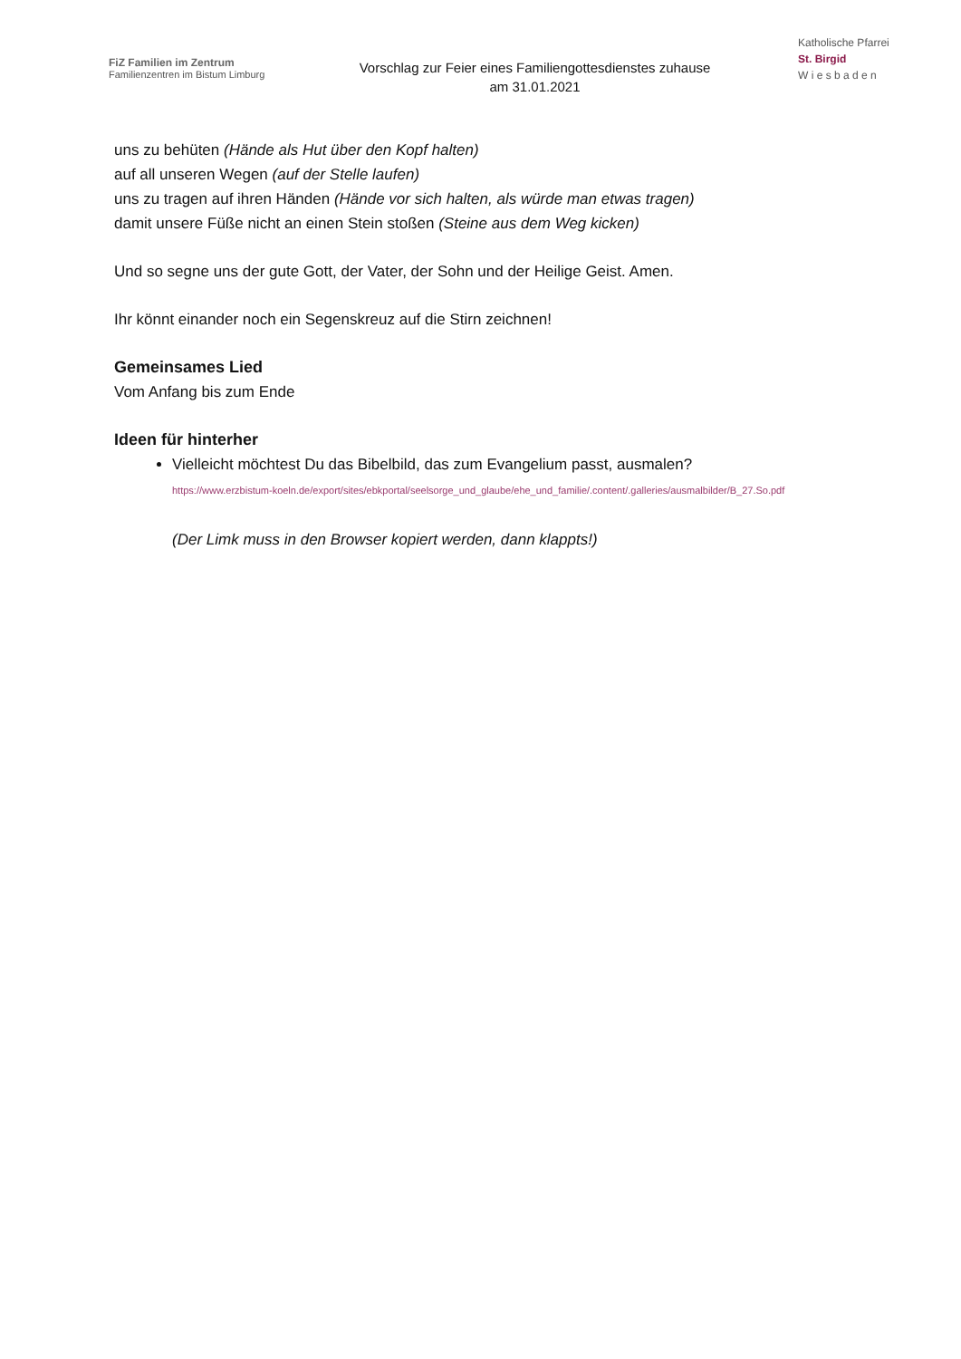FiZ Familien im Zentrum
Familienzentren im Bistum Limburg
Vorschlag zur Feier eines Familiengottesdienstes zuhause
am 31.01.2021
Katholische Pfarrei
St. Birgid
W i e s b a d e n
uns zu behüten (Hände als Hut über den Kopf halten)
auf all unseren Wegen (auf der Stelle laufen)
uns zu tragen auf ihren Händen (Hände vor sich halten, als würde man etwas tragen)
damit unsere Füße nicht an einen Stein stoßen (Steine aus dem Weg kicken)
Und so segne uns der gute Gott, der Vater, der Sohn und der Heilige Geist. Amen.
Ihr könnt einander noch ein Segenskreuz auf die Stirn zeichnen!
Gemeinsames Lied
Vom Anfang bis zum Ende
Ideen für hinterher
Vielleicht möchtest Du das Bibelbild, das zum Evangelium passt, ausmalen?
https://www.erzbistum-koeln.de/export/sites/ebkportal/seelsorge_und_glaube/ehe_und_familie/.content/.galleries/ausmalbilder/B_27.So.pdf
(Der Limk muss in den Browser kopiert werden, dann klappts!)